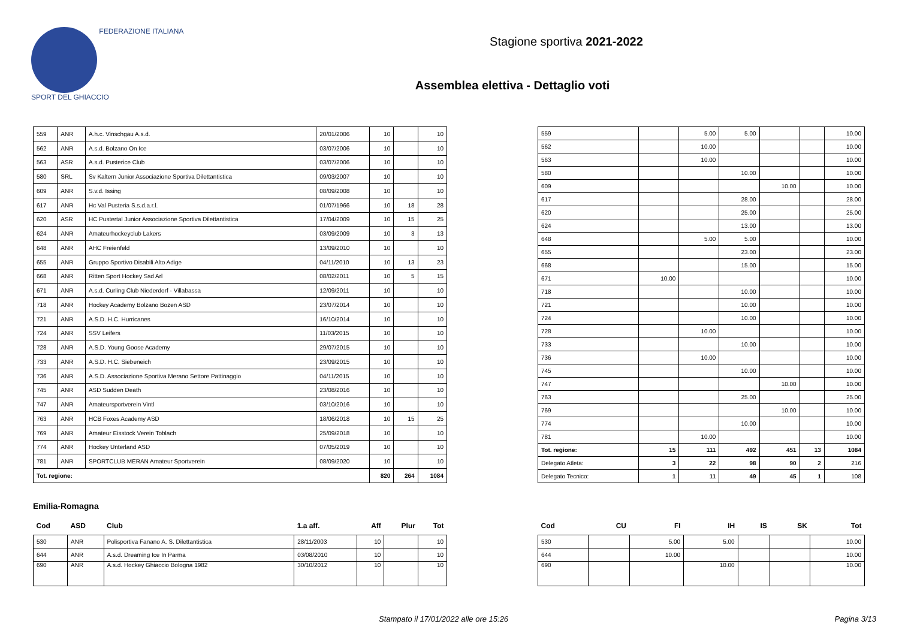FEDERAZIONE ITALIANA
SPORT DEL GHIACCIO
Stagione sportiva 2021-2022
Assemblea elettiva - Dettaglio voti
| 559 | ANR | A.h.c. Vinschgau A.s.d. | 20/01/2006 | 10 | | 10 |
| 562 | ANR | A.s.d. Bolzano On Ice | 03/07/2006 | 10 | | 10 |
| 563 | ASR | A.s.d. Pusterice Club | 03/07/2006 | 10 | | 10 |
| 580 | SRL | Sv Kaltern Junior Associazione Sportiva Dilettantistica | 09/03/2007 | 10 | | 10 |
| 609 | ANR | S.v.d. Issing | 08/09/2008 | 10 | | 10 |
| 617 | ANR | Hc Val Pusteria S.s.d.a.r.l. | 01/07/1966 | 10 | 18 | 28 |
| 620 | ASR | HC Pustertal Junior Associazione Sportiva Dilettantistica | 17/04/2009 | 10 | 15 | 25 |
| 624 | ANR | Amateurhockeyclub Lakers | 03/09/2009 | 10 | 3 | 13 |
| 648 | ANR | AHC Freienfeld | 13/09/2010 | 10 | | 10 |
| 655 | ANR | Gruppo Sportivo Disabili Alto Adige | 04/11/2010 | 10 | 13 | 23 |
| 668 | ANR | Ritten Sport Hockey Ssd Arl | 08/02/2011 | 10 | 5 | 15 |
| 671 | ANR | A.s.d. Curling Club Niederdorf - Villabassa | 12/09/2011 | 10 | | 10 |
| 718 | ANR | Hockey Academy Bolzano Bozen ASD | 23/07/2014 | 10 | | 10 |
| 721 | ANR | A.S.D. H.C. Hurricanes | 16/10/2014 | 10 | | 10 |
| 724 | ANR | SSV Leifers | 11/03/2015 | 10 | | 10 |
| 728 | ANR | A.S.D. Young Goose Academy | 29/07/2015 | 10 | | 10 |
| 733 | ANR | A.S.D. H.C. Siebeneich | 23/09/2015 | 10 | | 10 |
| 736 | ANR | A.S.D. Associazione Sportiva Merano Settore Pattinaggio | 04/11/2015 | 10 | | 10 |
| 745 | ANR | ASD Sudden Death | 23/08/2016 | 10 | | 10 |
| 747 | ANR | Amateursportverein Vintl | 03/10/2016 | 10 | | 10 |
| 763 | ANR | HCB Foxes Academy ASD | 18/06/2018 | 10 | 15 | 25 |
| 769 | ANR | Amateur Eisstock Verein Toblach | 25/09/2018 | 10 | | 10 |
| 774 | ANR | Hockey Unterland ASD | 07/05/2019 | 10 | | 10 |
| 781 | ANR | SPORTCLUB MERAN Amateur Sportverein | 08/09/2020 | 10 | | 10 |
| Tot. regione: | | | | 820 | 264 | 1084 |
| 559 | | 5.00 | 5.00 | | | 10.00 |
| 562 | | 10.00 | | | | 10.00 |
| 563 | | 10.00 | | | | 10.00 |
| 580 | | | 10.00 | | | 10.00 |
| 609 | | | | 10.00 | | 10.00 |
| 617 | | | 28.00 | | | 28.00 |
| 620 | | | 25.00 | | | 25.00 |
| 624 | | | 13.00 | | | 13.00 |
| 648 | | 5.00 | 5.00 | | | 10.00 |
| 655 | | | 23.00 | | | 23.00 |
| 668 | | | 15.00 | | | 15.00 |
| 671 | 10.00 | | | | | 10.00 |
| 718 | | | 10.00 | | | 10.00 |
| 721 | | | 10.00 | | | 10.00 |
| 724 | | | 10.00 | | | 10.00 |
| 728 | | 10.00 | | | | 10.00 |
| 733 | | | 10.00 | | | 10.00 |
| 736 | | 10.00 | | | | 10.00 |
| 745 | | | 10.00 | | | 10.00 |
| 747 | | | | 10.00 | | 10.00 |
| 763 | | | 25.00 | | | 25.00 |
| 769 | | | | 10.00 | | 10.00 |
| 774 | | | 10.00 | | | 10.00 |
| 781 | | 10.00 | | | | 10.00 |
| Tot. regione: | 15 | 111 | 492 | 451 | 13 | 1084 |
| Delegato Atleta: | 3 | 22 | 98 | 90 | 2 | 216 |
| Delegato Tecnico: | 1 | 11 | 49 | 45 | 1 | 108 |
Emilia-Romagna
| Cod | ASD | Club | 1.a aff. | Aff | Plur | Tot |
| --- | --- | --- | --- | --- | --- | --- |
| 530 | ANR | Polisportiva Fanano A. S. Dilettantistica | 28/11/2003 | 10 | | 10 |
| 644 | ANR | A.s.d. Dreaming Ice In Parma | 03/08/2010 | 10 | | 10 |
| 690 | ANR | A.s.d. Hockey Ghiaccio Bologna 1982 | 30/10/2012 | 10 | | 10 |
| Cod | CU | FI | IH | IS | SK | Tot |
| --- | --- | --- | --- | --- | --- | --- |
| 530 | | 5.00 | 5.00 | | | 10.00 |
| 644 | | 10.00 | | | | 10.00 |
| 690 | | | 10.00 | | | 10.00 |
Stampato il 17/01/2022 alle ore 15:26 Pagina 3/13